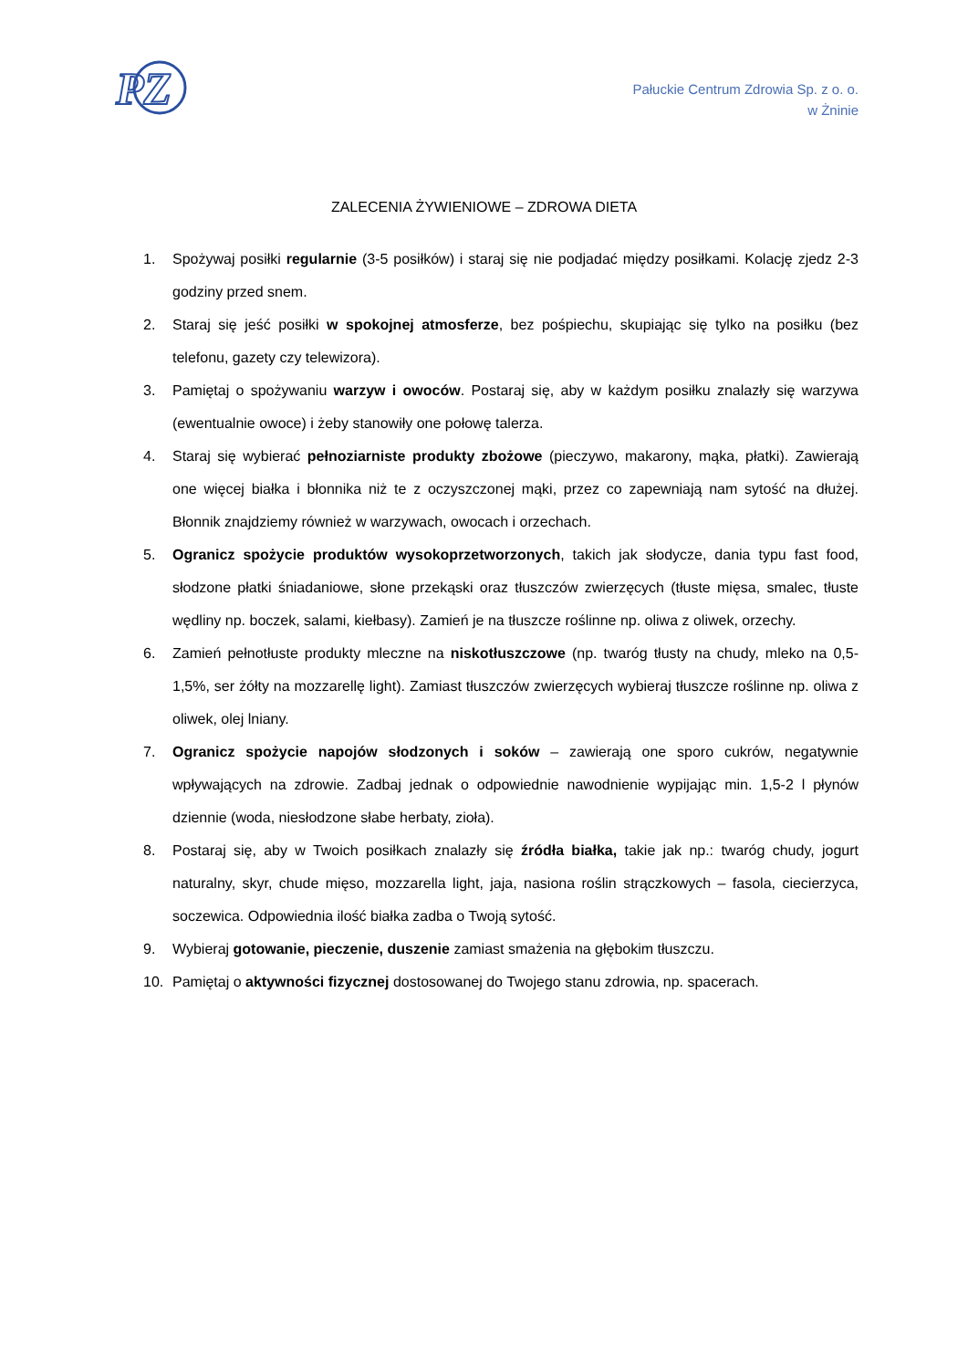PZ
Pałuckie Centrum Zdrowia Sp. z o. o.
w Żninie
ZALECENIA ŻYWIENIOWE – ZDROWA DIETA
1. Spożywaj posiłki regularnie (3-5 posiłków) i staraj się nie podjadać między posiłkami. Kolację zjedz 2-3 godziny przed snem.
2. Staraj się jeść posiłki w spokojnej atmosferze, bez pośpiechu, skupiając się tylko na posiłku (bez telefonu, gazety czy telewizora).
3. Pamiętaj o spożywaniu warzyw i owoców. Postaraj się, aby w każdym posiłku znalazły się warzywa (ewentualnie owoce) i żeby stanowiły one połowę talerza.
4. Staraj się wybierać pełnoziarniste produkty zbożowe (pieczywo, makarony, mąka, płatki). Zawierają one więcej białka i błonnika niż te z oczyszczonej mąki, przez co zapewniają nam sytość na dłużej. Błonnik znajdziemy również w warzywach, owocach i orzechach.
5. Ogranicz spożycie produktów wysokoprzetworzonych, takich jak słodycze, dania typu fast food, słodzone płatki śniadaniowe, słone przekąski oraz tłuszczów zwierzęcych (tłuste mięsa, smalec, tłuste wędliny np. boczek, salami, kiełbasy). Zamień je na tłuszcze roślinne np. oliwa z oliwek, orzechy.
6. Zamień pełnotłuste produkty mleczne na niskotłuszczowe (np. twaróg tłusty na chudy, mleko na 0,5-1,5%, ser żółty na mozzarellę light). Zamiast tłuszczów zwierzęcych wybieraj tłuszcze roślinne np. oliwa z oliwek, olej lniany.
7. Ogranicz spożycie napojów słodzonych i soków – zawierają one sporo cukrów, negatywnie wpływających na zdrowie. Zadbaj jednak o odpowiednie nawodnienie wypijając min. 1,5-2 l płynów dziennie (woda, niesłodzone słabe herbaty, zioła).
8. Postaraj się, aby w Twoich posiłkach znalazły się źródła białka, takie jak np.: twaróg chudy, jogurt naturalny, skyr, chude mięso, mozzarella light, jaja, nasiona roślin strączkowych – fasola, ciecierzyca, soczewica. Odpowiednia ilość białka zadba o Twoją sytość.
9. Wybieraj gotowanie, pieczenie, duszenie zamiast smażenia na głębokim tłuszczu.
10. Pamiętaj o aktywności fizycznej dostosowanej do Twojego stanu zdrowia, np. spacerach.